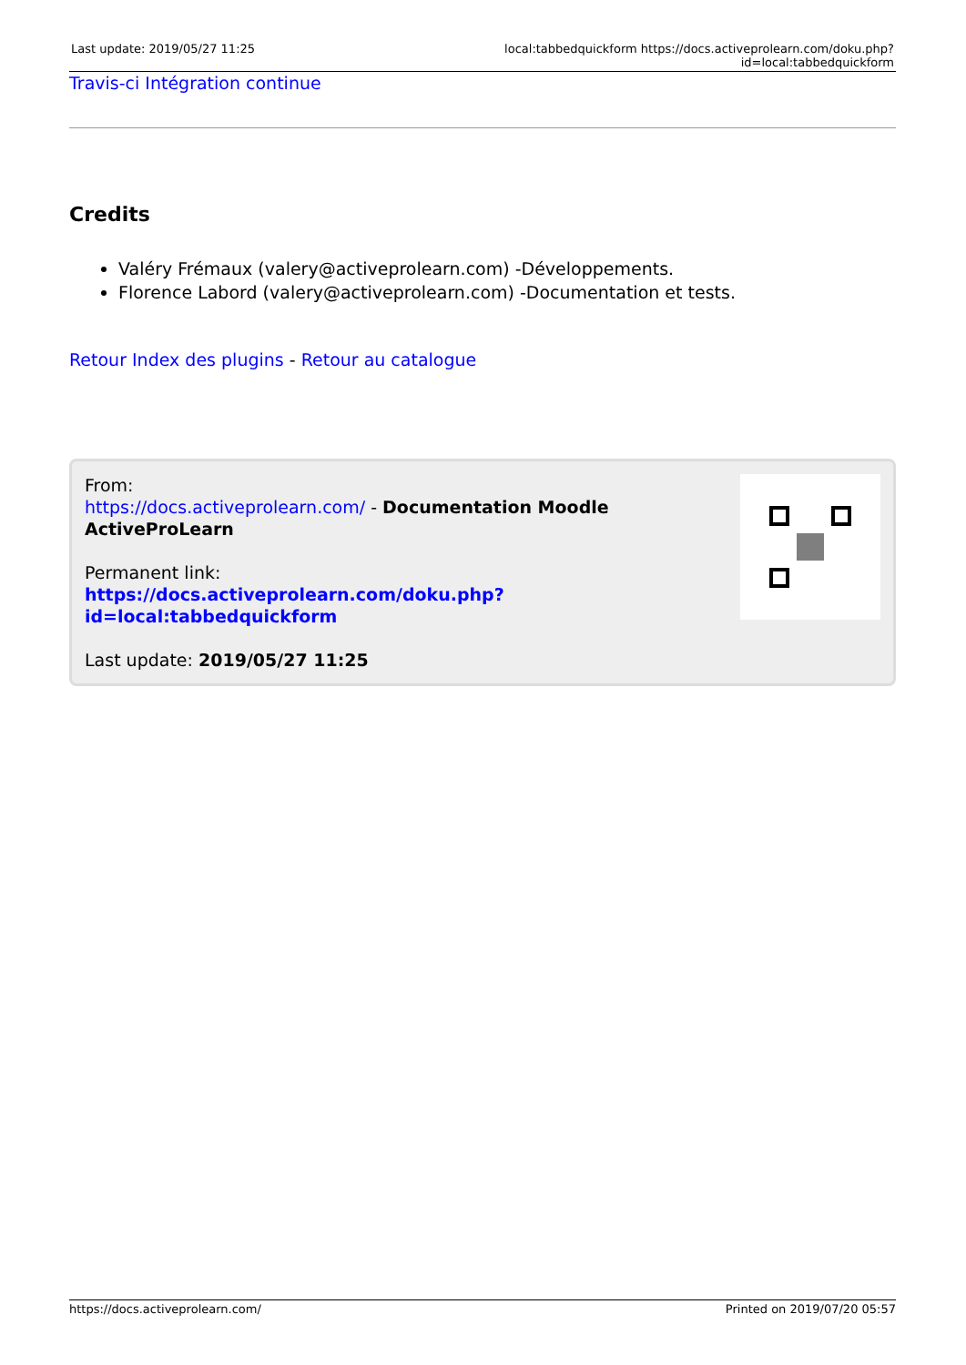Last update: 2019/05/27 11:25 local:tabbedquickform https://docs.activeprolearn.com/doku.php?id=local:tabbedquickform
Travis-ci Intégration continue
Credits
Valéry Frémaux (valery@activeprolearn.com) -Développements.
Florence Labord (valery@activeprolearn.com) -Documentation et tests.
Retour Index des plugins - Retour au catalogue
From:
https://docs.activeprolearn.com/ - Documentation Moodle ActiveProLearn
Permanent link:
https://docs.activeprolearn.com/doku.php?id=local:tabbedquickform
Last update: 2019/05/27 11:25
https://docs.activeprolearn.com/ Printed on 2019/07/20 05:57